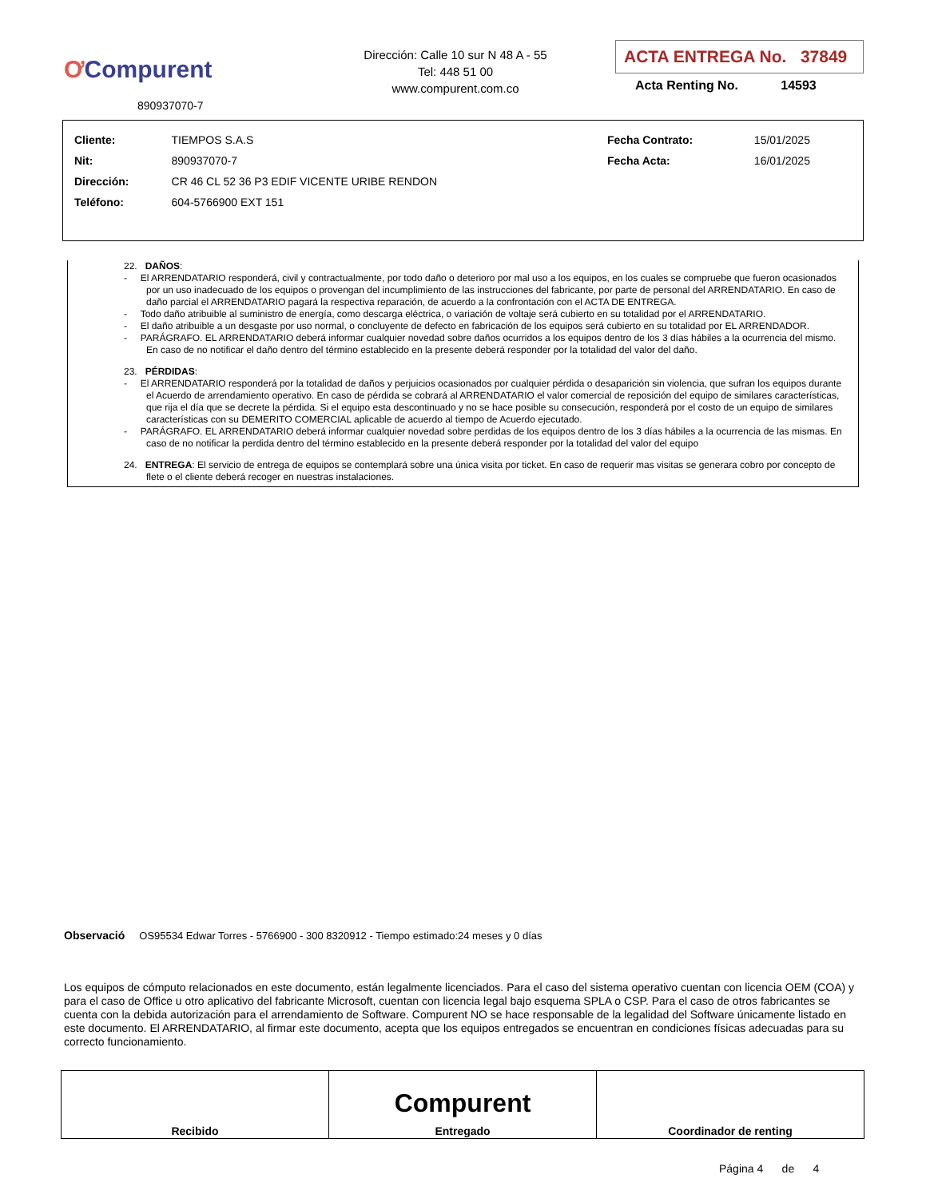ƠCompurent
890937070-7
Dirección: Calle 10 sur N 48 A - 55
Tel: 448 51 00
www.compurent.com.co
ACTA ENTREGA No. 37849
Acta Renting No. 14593
| Cliente: | TIEMPOS S.A.S | Fecha Contrato: | 15/01/2025 |
| Nit: | 890937070-7 | Fecha Acta: | 16/01/2025 |
| Dirección: | CR 46 CL 52 36 P3 EDIF VICENTE URIBE RENDON | | |
| Teléfono: | 604-5766900 EXT 151 | | |
22. DAÑOS:
- El ARRENDATARIO responderá, civil y contractualmente, por todo daño o deterioro por mal uso a los equipos, en los cuales se compruebe que fueron ocasionados por un uso inadecuado de los equipos o provengan del incumplimiento de las instrucciones del fabricante, por parte de personal del ARRENDATARIO. En caso de daño parcial el ARRENDATARIO pagará la respectiva reparación, de acuerdo a la confrontación con el ACTA DE ENTREGA.
- Todo daño atribuible al suministro de energía, como descarga eléctrica, o variación de voltaje será cubierto en su totalidad por el ARRENDATARIO.
- El daño atribuible a un desgaste por uso normal, o concluyente de defecto en fabricación de los equipos será cubierto en su totalidad por EL ARRENDADOR.
- PARÁGRAFO. EL ARRENDATARIO deberá informar cualquier novedad sobre daños ocurridos a los equipos dentro de los 3 días hábiles a la ocurrencia del mismo. En caso de no notificar el daño dentro del término establecido en la presente deberá responder por la totalidad del valor del daño.
23. PÉRDIDAS:
- El ARRENDATARIO responderá por la totalidad de daños y perjuicios ocasionados por cualquier pérdida o desaparición sin violencia, que sufran los equipos durante el Acuerdo de arrendamiento operativo. En caso de pérdida se cobrará al ARRENDATARIO el valor comercial de reposición del equipo de similares características, que rija el día que se decrete la pérdida. Si el equipo esta descontinuado y no se hace posible su consecución, responderá por el costo de un equipo de similares características con su DEMERITO COMERCIAL aplicable de acuerdo al tiempo de Acuerdo ejecutado.
- PARÁGRAFO. EL ARRENDATARIO deberá informar cualquier novedad sobre perdidas de los equipos dentro de los 3 días hábiles a la ocurrencia de las mismas. En caso de no notificar la perdida dentro del término establecido en la presente deberá responder por la totalidad del valor del equipo
24. ENTREGA: El servicio de entrega de equipos se contemplará sobre una única visita por ticket. En caso de requerir mas visitas se generara cobro por concepto de flete o el cliente deberá recoger en nuestras instalaciones.
Observació OS95534 Edwar Torres - 5766900 - 300 8320912 - Tiempo estimado:24 meses y 0 días
Los equipos de cómputo relacionados en este documento, están legalmente licenciados. Para el caso del sistema operativo cuentan con licencia OEM (COA) y para el caso de Office u otro aplicativo del fabricante Microsoft, cuentan con licencia legal bajo esquema SPLA o CSP. Para el caso de otros fabricantes se cuenta con la debida autorización para el arrendamiento de Software. Compurent NO se hace responsable de la legalidad del Software únicamente listado en este documento. El ARRENDATARIO, al firmar este documento, acepta que los equipos entregados se encuentran en condiciones físicas adecuadas para su correcto funcionamiento.
| Recibido | Compurent Entregado | Coordinador de renting |
Página 4 de 4